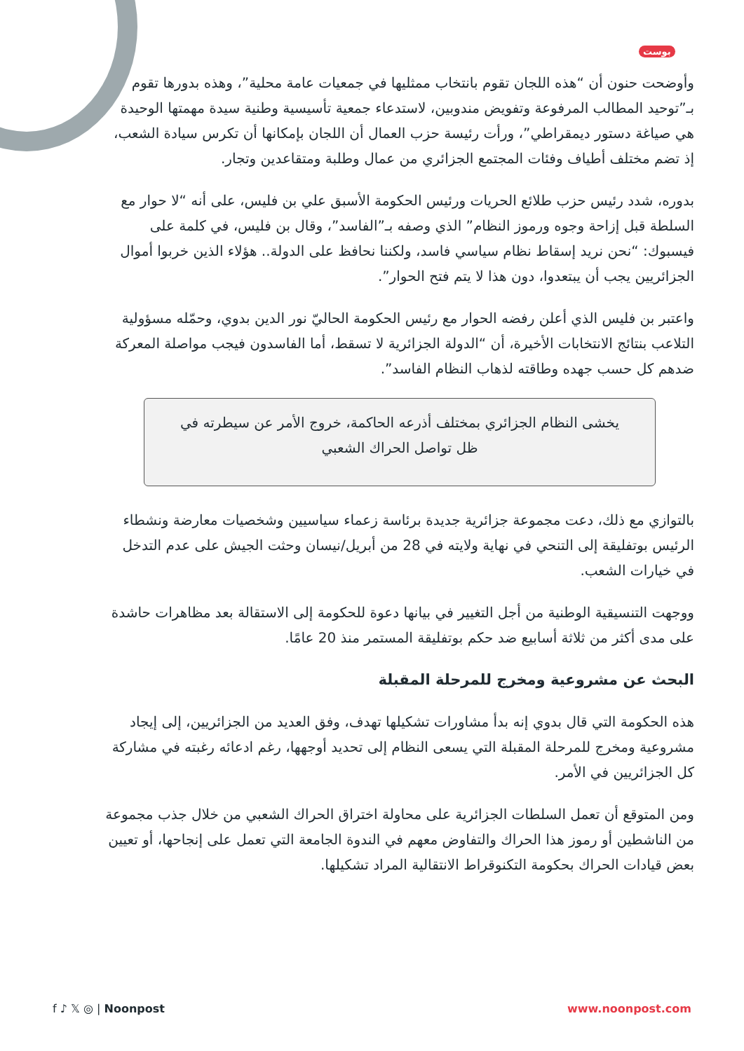بوست
وأوضحت حنون أن “هذه اللجان تقوم بانتخاب ممثليها في جمعيات عامة محلية”، وهذه بدورها تقوم بـ”توحيد المطالب المرفوعة وتفويض مندوبين، لاستدعاء جمعية تأسيسية وطنية سيدة مهمتها الوحيدة هي صياغة دستور ديمقراطي”، ورأت رئيسة حزب العمال أن اللجان بإمكانها أن تكرس سيادة الشعب، إذ تضم مختلف أطياف وفئات المجتمع الجزائري من عمال وطلبة ومتقاعدين وتجار.
بدوره، شدد رئيس حزب طلائع الحريات ورئيس الحكومة الأسبق علي بن فليس، على أنه “لا حوار مع السلطة قبل إزاحة وجوه ورموز النظام” الذي وصفه بـ”الفاسد”، وقال بن فليس، في كلمة على فيسبوك: “نحن نريد إسقاط نظام سياسي فاسد، ولكننا نحافظ على الدولة.. هؤلاء الذين خربوا أموال الجزائريين يجب أن يبتعدوا، دون هذا لا يتم فتح الحوار”.
واعتبر بن فليس الذي أعلن رفضه الحوار مع رئيس الحكومة الحاليّ نور الدين بدوي، وحمّله مسؤولية التلاعب بنتائج الانتخابات الأخيرة، أن “الدولة الجزائرية لا تسقط، أما الفاسدون فيجب مواصلة المعركة ضدهم كل حسب جهده وطاقته لذهاب النظام الفاسد”.
يخشى النظام الجزائري بمختلف أذرعه الحاكمة، خروج الأمر عن سيطرته في ظل تواصل الحراك الشعبي
بالتوازي مع ذلك، دعت مجموعة جزائرية جديدة برئاسة زعماء سياسيين وشخصيات معارضة ونشطاء الرئيس بوتفليقة إلى التنحي في نهاية ولايته في 28 من أبريل/نيسان وحثت الجيش على عدم التدخل في خيارات الشعب.
ووجهت التنسيقية الوطنية من أجل التغيير في بيانها دعوة للحكومة إلى الاستقالة بعد مظاهرات حاشدة على مدى أكثر من ثلاثة أسابيع ضد حكم بوتفليقة المستمر منذ 20 عامًا.
البحث عن مشروعية ومخرج للمرحلة المقبلة
هذه الحكومة التي قال بدوي إنه بدأ مشاورات تشكيلها تهدف، وفق العديد من الجزائريين، إلى إيجاد مشروعية ومخرج للمرحلة المقبلة التي يسعى النظام إلى تحديد أوجهها، رغم ادعائه رغبته في مشاركة كل الجزائريين في الأمر.
ومن المتوقع أن تعمل السلطات الجزائرية على محاولة اختراق الحراك الشعبي من خلال جذب مجموعة من الناشطين أو رموز هذا الحراك والتفاوض معهم في الندوة الجامعة التي تعمل على إنجاحها، أو تعيين بعض قيادات الحراك بحكومة التكنوقراط الانتقالية المراد تشكيلها.
f ♪ 𝕏 ◎ | Noonpost www.noonpost.com